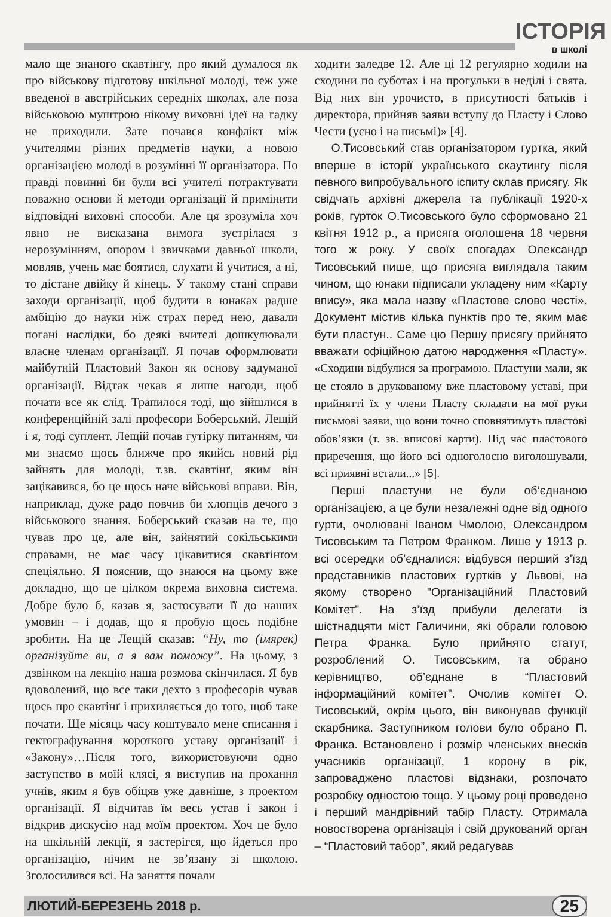ІСТОРІЯ
в школі
мало ще знаного скавтінгу, про який думалося як про військову підготову шкільної молоді, теж уже введеної в австрійських середніх школах, але поза військовою муштрою нікому виховні ідеї на гадку не приходили. Зате почався конфлікт між учителями різних предметів науки, а новою організацією молоді в розумінні її організатора. По правді повинні би були всі учителі потрактувати поважно основи й методи організації й примінити відповідні виховні способи. Але ця зрозуміла хоч явно не висказана вимога зустрілася з нерозумінням, опором і звичками давньої школи, мовляв, учень має боятися, слухати й учитися, а ні, то дістане двійку й кінець. У такому стані справи заходи організації, щоб будити в юнаках радше амбіцію до науки ніж страх перед нею, давали погані наслідки, бо деякі вчителі дошкулювали власне членам організації. Я почав оформлювати майбутній Пластовий Закон як основу задуманої організації. Відтак чекав я лише нагоди, щоб почати все як слід. Трапилося тоді, що зійшлися в конференційній залі професори Боберський, Лещій і я, тоді суплент. Лещій почав гутірку питанням, чи ми знаємо щось ближче про якийсь новий рід зайнять для молоді, т.зв. скавтінґ, яким він зацікавився, бо це щось наче військові вправи. Він, наприклад, дуже радо повчив би хлопців дечого з військового знання. Боберський сказав на те, що чував про це, але він, зайнятий сокільськими справами, не має часу цікавитися скавтінґом спеціяльно. Я пояснив, що знаюся на цьому вже докладно, що це цілком окрема виховна система. Добре було б, казав я, застосувати її до наших умовин – і додав, що я пробую щось подібне зробити. На це Лещій сказав: “Ну, то (імярек) організуйте ви, а я вам поможу”. На цьому, з дзвінком на лекцію наша розмова скінчилася. Я був вдоволений, що все таки дехто з професорів чував щось про скавтінґ і прихиляється до того, щоб таке почати. Ще місяць часу коштувало мене списання і гектографування короткого уставу організації і «Закону»…Після того, використовуючи одно заступство в моїй клясі, я виступив на прохання учнів, яким я був обіцяв уже давніше, з проектом організації. Я відчитав їм весь устав і закон і відкрив дискусію над моїм проектом. Хоч це було на шкільній лекції, я застерігся, що йдеться про організацію, нічим не зв’язану зі школою. Зголосилився всі. На заняття почали
ходити заледве 12. Але ці 12 регулярно ходили на сходини по суботах і на прогульки в неділі і свята. Від них він урочисто, в присутності батьків і директора, прийняв заяви вступу до Пласту і Слово Чести (усно і на письмі)» [4].
О.Тисовський став організатором гуртка, який вперше в історії українського скаутингу після певного випробувального іспиту склав присягу. Як свідчать архівні джерела та публікації 1920-х років, гурток О.Тисовського було сформовано 21 квітня 1912 р., а присяга оголошена 18 червня того ж року. У своїх спогадах Олександр Тисовський пише, що присяга виглядала таким чином, що юнаки підписали укладену ним «Карту вписy», яка мала назву «Пластове слово честі». Документ містив кілька пунктів про те, яким має бути пластун.. Саме цю Першу присягу прийнято вважати офіційною датою народження «Пласту». «Сходини відбулися за програмою. Пластуни мали, як це стояло в друкованому вже пластовому уставі, при прийнятті їх у члени Пласту складати на мої руки письмові заяви, що вони точно сповнятимуть пластові обов’язки (т. зв. вписові карти). Під час пластового приречення, що його всі одноголосно виголошували, всі приявні встали...» [5].
Перші пластуни не були об’єднаною організацією, а це були незалежні одне від одного гурти, очолювані Іваном Чмолою, Олександром Тисовським та Петром Франком. Лише у 1913 р. всі осередки об’єдналися: відбувся перший з'їзд представників пластових гуртків у Львові, на якому створено "Організаційний Пластовий Комітет". На з’їзд прибули делегати із шістнадцяти міст Галичини, які обрали головою Петра Франка. Було прийнято статут, розроблений О. Тисовським, та обрано керівництво, об’єднане в “Пластовий інформаційний комітет”. Очолив комітет О. Тисовський, окрім цього, він виконував функції скарбника. Заступником голови було обрано П. Франка. Встановлено і розмір членських внесків учасників організації, 1 корону в рік, запроваджено пластові відзнаки, розпочато розробку одностою тощо. У цьому році проведено і перший мандрівний табір Пласту. Отримала новостворена організація і свій друкований орган – “Пластовий табор”, який редагував
ЛЮТИЙ-БЕРЕЗЕНЬ 2018 р.
25